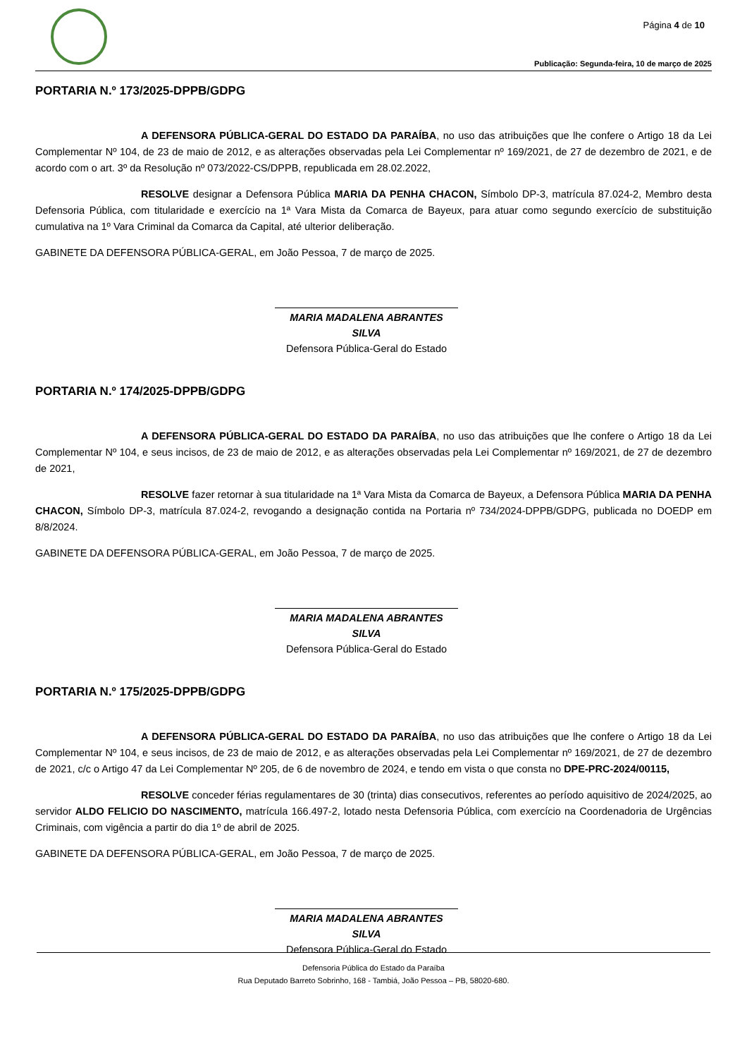Página 4 de 10
Publicação: Segunda-feira, 10 de março de 2025
PORTARIA N.º 173/2025-DPPB/GDPG
A DEFENSORA PÚBLICA-GERAL DO ESTADO DA PARAÍBA, no uso das atribuições que lhe confere o Artigo 18 da Lei Complementar Nº 104, de 23 de maio de 2012, e as alterações observadas pela Lei Complementar nº 169/2021, de 27 de dezembro de 2021, e de acordo com o art. 3º da Resolução nº 073/2022-CS/DPPB, republicada em 28.02.2022,
RESOLVE designar a Defensora Pública MARIA DA PENHA CHACON, Símbolo DP-3, matrícula 87.024-2, Membro desta Defensoria Pública, com titularidade e exercício na 1ª Vara Mista da Comarca de Bayeux, para atuar como segundo exercício de substituição cumulativa na 1º Vara Criminal da Comarca da Capital, até ulterior deliberação.
GABINETE DA DEFENSORA PÚBLICA-GERAL, em João Pessoa, 7 de março de 2025.
MARIA MADALENA ABRANTES SILVA
Defensora Pública-Geral do Estado
PORTARIA N.º 174/2025-DPPB/GDPG
A DEFENSORA PÚBLICA-GERAL DO ESTADO DA PARAÍBA, no uso das atribuições que lhe confere o Artigo 18 da Lei Complementar Nº 104, e seus incisos, de 23 de maio de 2012, e as alterações observadas pela Lei Complementar nº 169/2021, de 27 de dezembro de 2021,
RESOLVE fazer retornar à sua titularidade na 1ª Vara Mista da Comarca de Bayeux, a Defensora Pública MARIA DA PENHA CHACON, Símbolo DP-3, matrícula 87.024-2, revogando a designação contida na Portaria nº 734/2024-DPPB/GDPG, publicada no DOEDP em 8/8/2024.
GABINETE DA DEFENSORA PÚBLICA-GERAL, em João Pessoa, 7 de março de 2025.
MARIA MADALENA ABRANTES SILVA
Defensora Pública-Geral do Estado
PORTARIA N.º 175/2025-DPPB/GDPG
A DEFENSORA PÚBLICA-GERAL DO ESTADO DA PARAÍBA, no uso das atribuições que lhe confere o Artigo 18 da Lei Complementar Nº 104, e seus incisos, de 23 de maio de 2012, e as alterações observadas pela Lei Complementar nº 169/2021, de 27 de dezembro de 2021, c/c o Artigo 47 da Lei Complementar Nº 205, de 6 de novembro de 2024, e tendo em vista o que consta no DPE-PRC-2024/00115,
RESOLVE conceder férias regulamentares de 30 (trinta) dias consecutivos, referentes ao período aquisitivo de 2024/2025, ao servidor ALDO FELICIO DO NASCIMENTO, matrícula 166.497-2, lotado nesta Defensoria Pública, com exercício na Coordenadoria de Urgências Criminais, com vigência a partir do dia 1º de abril de 2025.
GABINETE DA DEFENSORA PÚBLICA-GERAL, em João Pessoa, 7 de março de 2025.
MARIA MADALENA ABRANTES SILVA
Defensora Pública-Geral do Estado
Defensoria Pública do Estado da Paraíba
Rua Deputado Barreto Sobrinho, 168 - Tambiá, João Pessoa – PB, 58020-680.